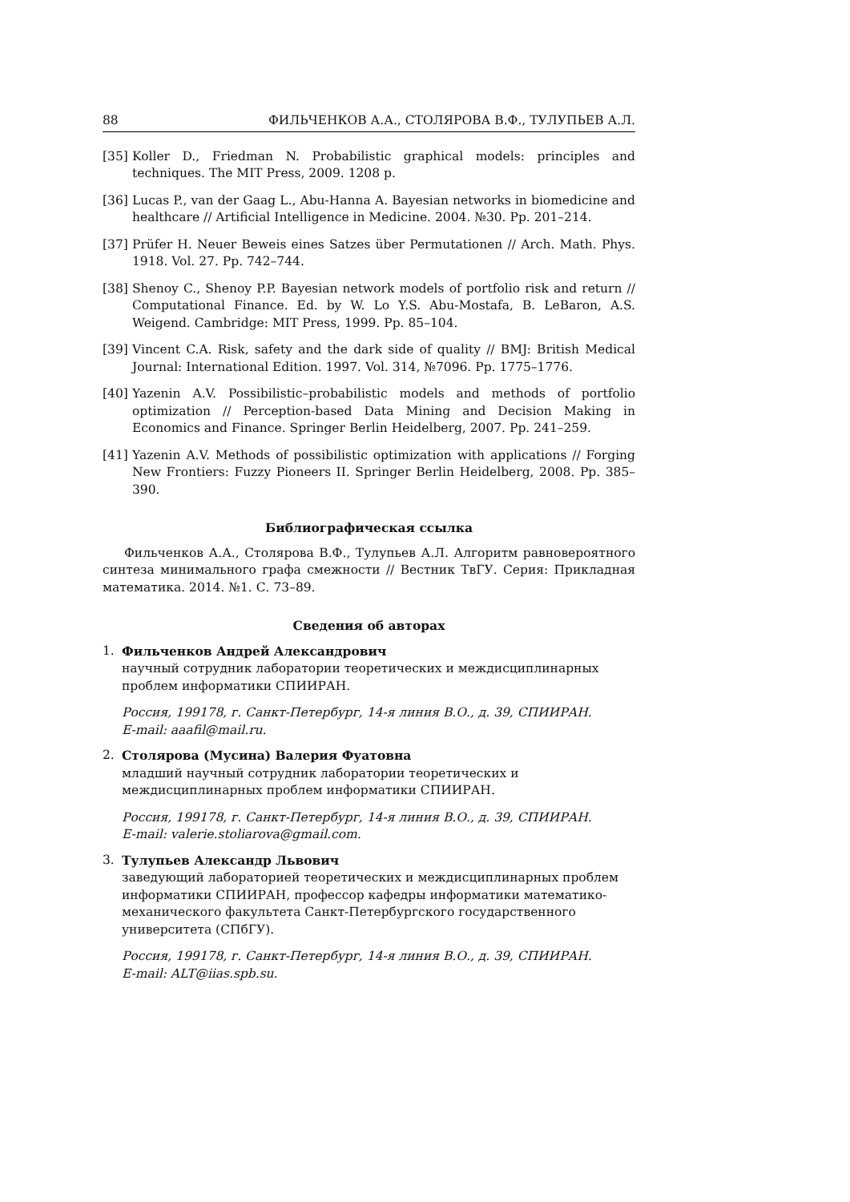88 ФИЛЬЧЕНКОВ А.А., СТОЛЯРОВА В.Ф., ТУЛУПЬЕВ А.Л.
[35] Koller D., Friedman N. Probabilistic graphical models: principles and techniques. The MIT Press, 2009. 1208 p.
[36] Lucas P., van der Gaag L., Abu-Hanna A. Bayesian networks in biomedicine and healthcare // Artificial Intelligence in Medicine. 2004. №30. Pp. 201–214.
[37] Prüfer H. Neuer Beweis eines Satzes über Permutationen // Arch. Math. Phys. 1918. Vol. 27. Pp. 742–744.
[38] Shenoy C., Shenoy P.P. Bayesian network models of portfolio risk and return // Computational Finance. Ed. by W. Lo Y.S. Abu-Mostafa, B. LeBaron, A.S. Weigend. Cambridge: MIT Press, 1999. Pp. 85–104.
[39] Vincent C.A. Risk, safety and the dark side of quality // BMJ: British Medical Journal: International Edition. 1997. Vol. 314, №7096. Pp. 1775–1776.
[40] Yazenin A.V. Possibilistic–probabilistic models and methods of portfolio optimization // Perception-based Data Mining and Decision Making in Economics and Finance. Springer Berlin Heidelberg, 2007. Pp. 241–259.
[41] Yazenin A.V. Methods of possibilistic optimization with applications // Forging New Frontiers: Fuzzy Pioneers II. Springer Berlin Heidelberg, 2008. Pp. 385–390.
Библиографическая ссылка
Фильченков А.А., Столярова В.Ф., Тулупьев А.Л. Алгоритм равновероятного синтеза минимального графа смежности // Вестник ТвГУ. Серия: Прикладная математика. 2014. №1. С. 73–89.
Сведения об авторах
1. Фильченков Андрей Александрович
научный сотрудник лаборатории теоретических и междисциплинарных проблем информатики СПИИРАН.
Россия, 199178, г. Санкт-Петербург, 14-я линия В.О., д. 39, СПИИРАН.
E-mail: aaafil@mail.ru.
2. Столярова (Мусина) Валерия Фуатовна
младший научный сотрудник лаборатории теоретических и междисциплинарных проблем информатики СПИИРАН.
Россия, 199178, г. Санкт-Петербург, 14-я линия В.О., д. 39, СПИИРАН.
E-mail: valerie.stoliarova@gmail.com.
3. Тулупьев Александр Львович
заведующий лабораторией теоретических и междисциплинарных проблем информатики СПИИРАН, профессор кафедры информатики математико-механического факультета Санкт-Петербургского государственного университета (СПбГУ).
Россия, 199178, г. Санкт-Петербург, 14-я линия В.О., д. 39, СПИИРАН.
E-mail: ALT@iias.spb.su.